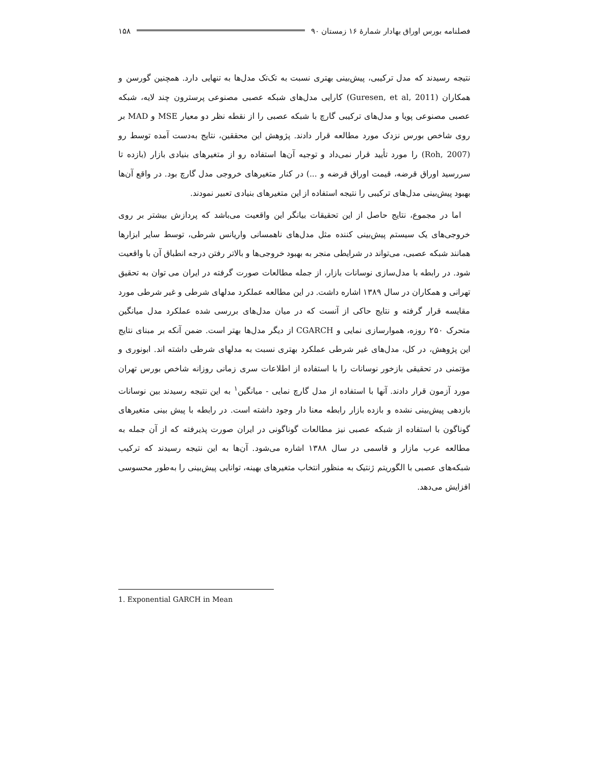فصلنامه بورس اوراق بهادار شمارهٔ ۱۶ زمستان ۹۰ ۱۵۸
نتیجه رسیدند که مدل ترکیبی، پیش‌بینی بهتری نسبت به تک‌تک مدل‌ها به تنهایی دارد. همچنین گورسن و همکاران (Guresen, et al, 2011) کارایی مدل‌های شبکه عصبی مصنوعی پرسترون چند لایه، شبکه عصبی مصنوعی پویا و مدل‌های ترکیبی گارچ با شبکه عصبی را از نقطه نظر دو معیار MSE و MAD بر روی شاخص بورس نزدک مورد مطالعه قرار دادند. پژوهش این محققین، نتایج به‌دست آمده توسط رو (Roh, 2007) را مورد تأیید قرار نمی‌داد و توجیه آن‌ها استفاده رو از متغیرهای بنیادی بازار (بازده تا سررسید اوراق قرضه، قیمت اوراق قرضه و ...) در کنار متغیرهای خروجی مدل گارچ بود. در واقع آن‌ها بهبود پیش‌بینی مدل‌های ترکیبی را نتیجه استفاده از این متغیرهای بنیادی تعبیر نمودند.
اما در مجموع، نتایج حاصل از این تحقیقات بیانگر این واقعیت می‌باشد که پردازش بیشتر بر روی خروجی‌های یک سیستم پیش‌بینی کننده مثل مدل‌های ناهمسانی واریانس شرطی، توسط سایر ابزارها همانند شبکه عصبی، می‌تواند در شرایطی منجر به بهبود خروجی‌ها و بالاتر رفتن درجه انطباق آن با واقعیت شود. در رابطه با مدل‌سازی نوسانات بازار، از جمله مطالعات صورت گرفته در ایران می توان به تحقیق تهرانی و همکاران در سال ۱۳۸۹ اشاره داشت. در این مطالعه عملکرد مدلهای شرطی و غیر شرطی مورد مقایسه قرار گرفته و نتایج حاکی از آنست که در میان مدل‌های بررسی شده عملکرد مدل میانگین متحرک ۲۵۰ روزه، هموارسازی نمایی و CGARCH از دیگر مدل‌ها بهتر است. ضمن آنکه بر مبنای نتایج این پژوهش، در کل، مدل‌های غیر شرطی عملکرد بهتری نسبت به مدلهای شرطی داشته اند. ابونوری و مؤتمنی در تحقیقی بازخور نوسانات را با استفاده از اطلاعات سری زمانی روزانه شاخص بورس تهران مورد آزمون قرار دادند. آنها با استفاده از مدل گارچ نمایی - میانگین<sup>۱</sup> به این نتیجه رسیدند بین نوسانات بازدهی پیش‌بینی نشده و بازده بازار رابطه معنا دار وجود داشته است. در رابطه با پیش بینی متغیرهای گوناگون با استفاده از شبکه عصبی نیز مطالعات گوناگونی در ایران صورت پذیرفته که از آن جمله به مطالعه عرب مازار و قاسمی در سال ۱۳۸۸ اشاره می‌شود. آن‌ها به این نتیجه رسیدند که ترکیب شبکه‌های عصبی با الگوریتم ژنتیک به منظور انتخاب متغیرهای بهینه، توانایی پیش‌بینی را به‌طور محسوسی افزایش می‌دهد.
1. Exponential GARCH in Mean